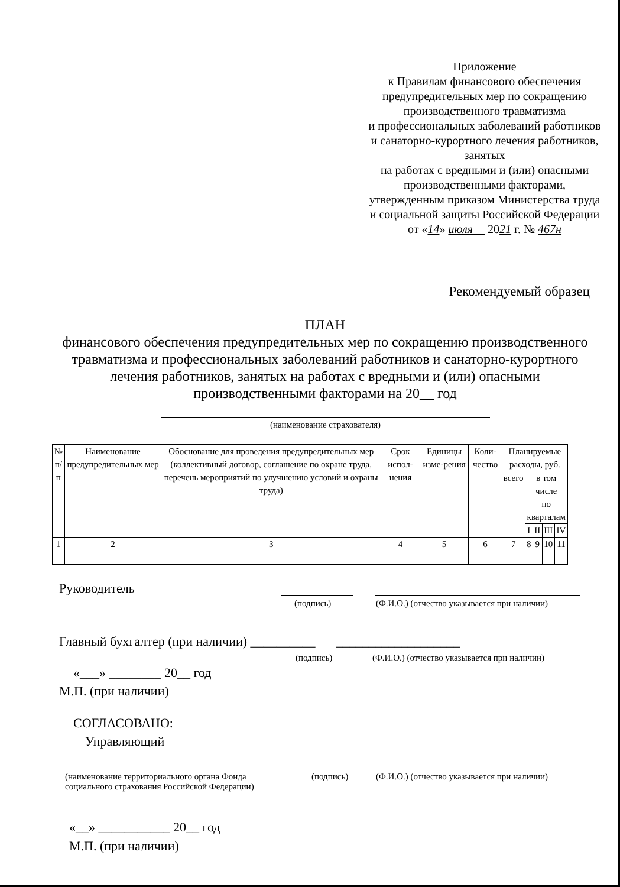Приложение
к Правилам финансового обеспечения предупредительных мер по сокращению производственного травматизма
и профессиональных заболеваний работников и санаторно-курортного лечения работников, занятых
на работах с вредными и (или) опасными производственными факторами, утвержденным приказом Министерства труда и социальной защиты Российской Федерации
от «14» июля 2021 г. № 467н
Рекомендуемый образец
ПЛАН
финансового обеспечения предупредительных мер по сокращению производственного травматизма и профессиональных заболеваний работников и санаторно-курортного лечения работников, занятых на работах с вредными и (или) опасными производственными факторами на 20__ год
(наименование страхователя)
| № п/п | Наименование предупредительных мер | Обоснование для проведения предупредительных мер (коллективный договор, соглашение по охране труда, перечень мероприятий по улучшению условий и охраны труда) | Срок испол-нения | Единицы изме-рения | Коли-чество | Планируемые расходы, руб. | | | | |
| --- | --- | --- | --- | --- | --- | --- | --- | --- | --- | --- |
| | | | | | | всего | в том числе по кварталам | | | |
| | | | | | | | I | II | III | IV |
| 1 | 2 | 3 | 4 | 5 | 6 | 7 | 8 | 9 | 10 | 11 |
Руководитель
(подпись)
(Ф.И.О.) (отчество указывается при наличии)
Главный бухгалтер (при наличии) __________ ___________________
(подпись)
(Ф.И.О.) (отчество указывается при наличии)
«___» ________ 20__ год
М.П. (при наличии)
СОГЛАСОВАНО:
Управляющий
(наименование территориального органа Фонда
социального страхования Российской Федерации)
(подпись)
(Ф.И.О.) (отчество указывается при наличии)
«__» ___________ 20__ год
М.П. (при наличии)